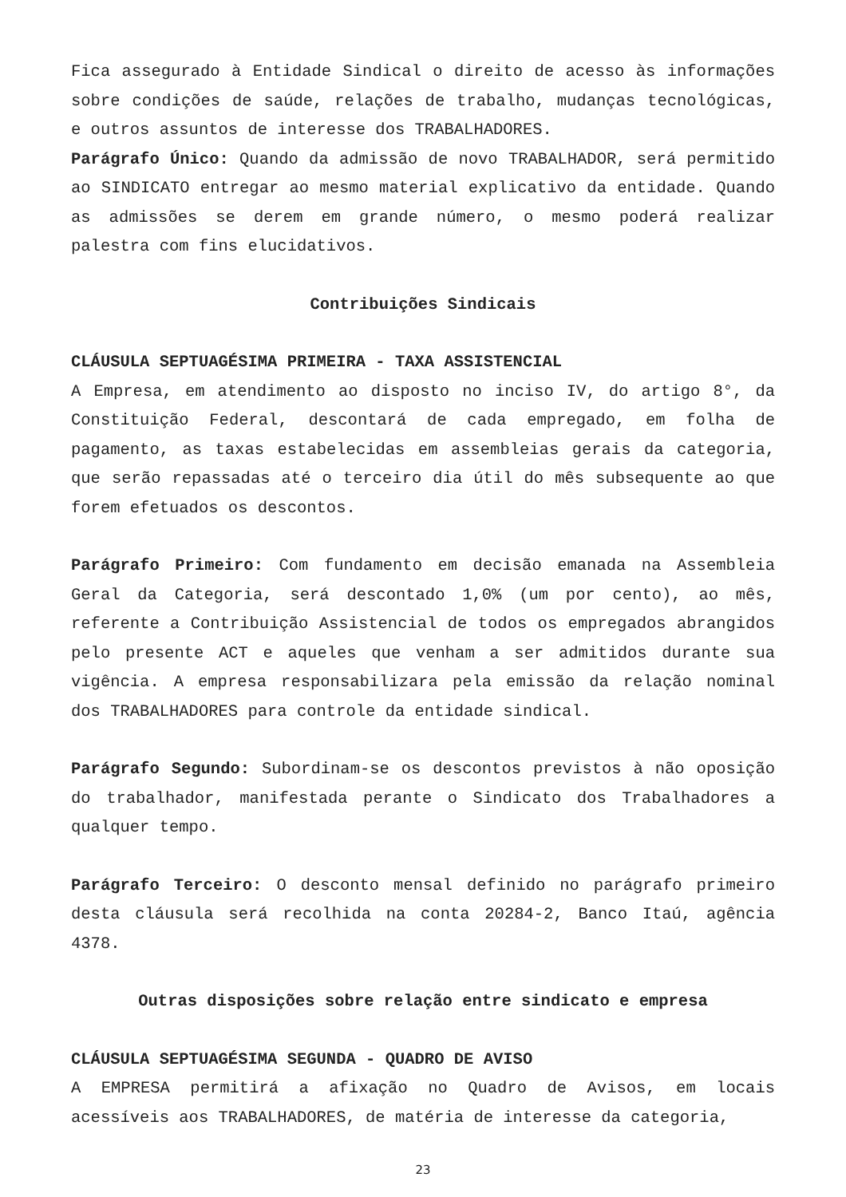Fica assegurado à Entidade Sindical o direito de acesso às informações sobre condições de saúde, relações de trabalho, mudanças tecnológicas, e outros assuntos de interesse dos TRABALHADORES.
Parágrafo Único: Quando da admissão de novo TRABALHADOR, será permitido ao SINDICATO entregar ao mesmo material explicativo da entidade. Quando as admissões se derem em grande número, o mesmo poderá realizar palestra com fins elucidativos.
Contribuições Sindicais
CLÁUSULA SEPTUAGÉSIMA PRIMEIRA - TAXA ASSISTENCIAL
A Empresa, em atendimento ao disposto no inciso IV, do artigo 8°, da Constituição Federal, descontará de cada empregado, em folha de pagamento, as taxas estabelecidas em assembleias gerais da categoria, que serão repassadas até o terceiro dia útil do mês subsequente ao que forem efetuados os descontos.
Parágrafo Primeiro: Com fundamento em decisão emanada na Assembleia Geral da Categoria, será descontado 1,0% (um por cento), ao mês, referente a Contribuição Assistencial de todos os empregados abrangidos pelo presente ACT e aqueles que venham a ser admitidos durante sua vigência. A empresa responsabilizara pela emissão da relação nominal dos TRABALHADORES para controle da entidade sindical.
Parágrafo Segundo: Subordinam-se os descontos previstos à não oposição do trabalhador, manifestada perante o Sindicato dos Trabalhadores a qualquer tempo.
Parágrafo Terceiro: O desconto mensal definido no parágrafo primeiro desta cláusula será recolhida na conta 20284-2, Banco Itaú, agência 4378.
Outras disposições sobre relação entre sindicato e empresa
CLÁUSULA SEPTUAGÉSIMA SEGUNDA - QUADRO DE AVISO
A EMPRESA permitirá a afixação no Quadro de Avisos, em locais acessíveis aos TRABALHADORES, de matéria de interesse da categoria,
23